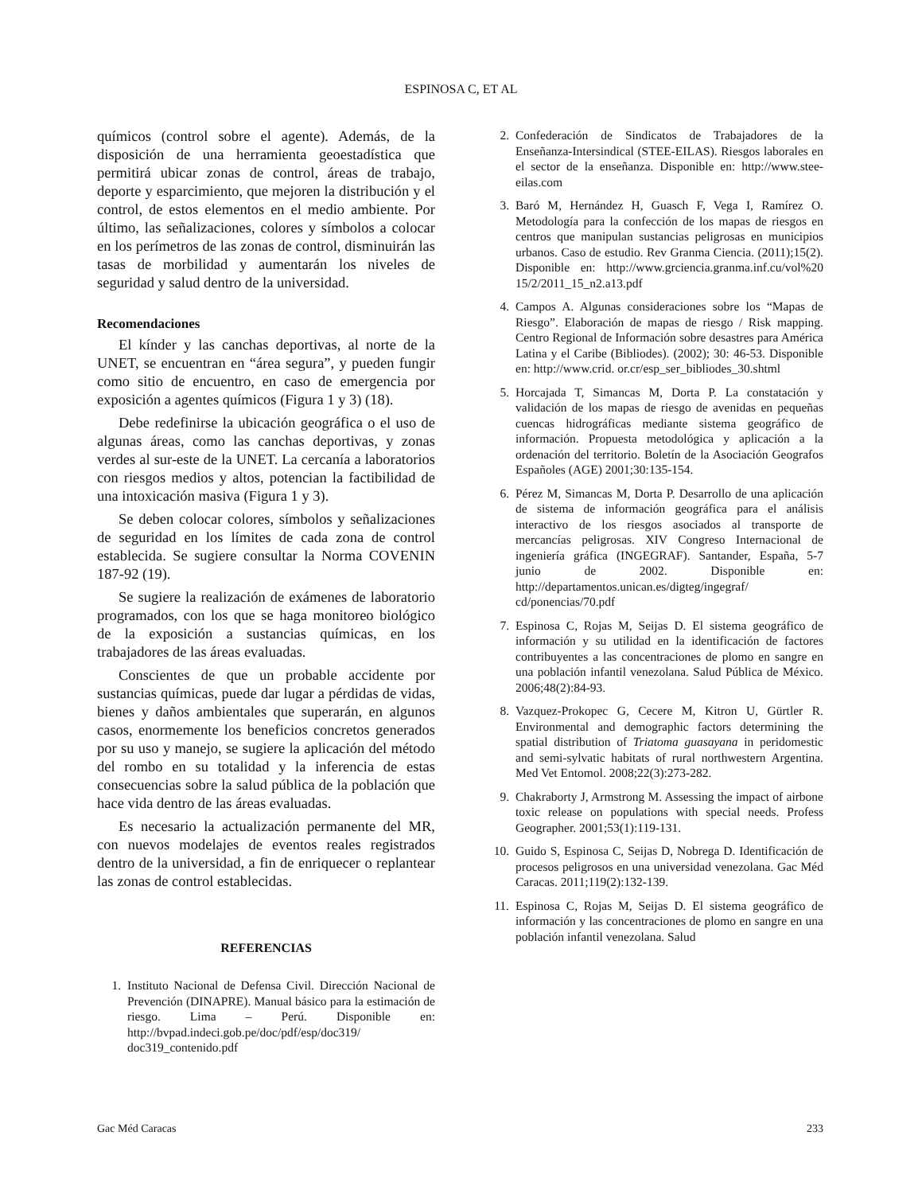ESPINOSA C, ET AL
químicos (control sobre el agente). Además, de la disposición de una herramienta geoestadística que permitirá ubicar zonas de control, áreas de trabajo, deporte y esparcimiento, que mejoren la distribución y el control, de estos elementos en el medio ambiente. Por último, las señalizaciones, colores y símbolos a colocar en los perímetros de las zonas de control, disminuirán las tasas de morbilidad y aumentarán los niveles de seguridad y salud dentro de la universidad.
Recomendaciones
El kínder y las canchas deportivas, al norte de la UNET, se encuentran en “área segura”, y pueden fungir como sitio de encuentro, en caso de emergencia por exposición a agentes químicos (Figura 1 y 3) (18).
Debe redefinirse la ubicación geográfica o el uso de algunas áreas, como las canchas deportivas, y zonas verdes al sur-este de la UNET. La cercanía a laboratorios con riesgos medios y altos, potencian la factibilidad de una intoxicación masiva (Figura 1 y 3).
Se deben colocar colores, símbolos y señalizaciones de seguridad en los límites de cada zona de control establecida. Se sugiere consultar la Norma COVENIN 187-92 (19).
Se sugiere la realización de exámenes de laboratorio programados, con los que se haga monitoreo biológico de la exposición a sustancias químicas, en los trabajadores de las áreas evaluadas.
Conscientes de que un probable accidente por sustancias químicas, puede dar lugar a pérdidas de vidas, bienes y daños ambientales que superarán, en algunos casos, enormemente los beneficios concretos generados por su uso y manejo, se sugiere la aplicación del método del rombo en su totalidad y la inferencia de estas consecuencias sobre la salud pública de la población que hace vida dentro de las áreas evaluadas.
Es necesario la actualización permanente del MR, con nuevos modelajes de eventos reales registrados dentro de la universidad, a fin de enriquecer o replantear las zonas de control establecidas.
REFERENCIAS
1. Instituto Nacional de Defensa Civil. Dirección Nacional de Prevención (DINAPRE). Manual básico para la estimación de riesgo. Lima – Perú. Disponible en: http://bvpad.indeci.gob.pe/doc/pdf/esp/doc319/ doc319_contenido.pdf
2. Confederación de Sindicatos de Trabajadores de la Enseñanza-Intersindical (STEE-EILAS). Riesgos laborales en el sector de la enseñanza. Disponible en: http://www.stee-eilas.com
3. Baró M, Hernández H, Guasch F, Vega I, Ramírez O. Metodología para la confección de los mapas de riesgos en centros que manipulan sustancias peligrosas en municipios urbanos. Caso de estudio. Rev Granma Ciencia. (2011);15(2). Disponible en: http://www.grciencia.granma.inf.cu/vol%20 15/2/2011_15_n2.a13.pdf
4. Campos A. Algunas consideraciones sobre los “Mapas de Riesgo”. Elaboración de mapas de riesgo / Risk mapping. Centro Regional de Información sobre desastres para América Latina y el Caribe (Bibliodes). (2002); 30: 46-53. Disponible en: http://www.crid. or.cr/esp_ser_bibliodes_30.shtml
5. Horcajada T, Simancas M, Dorta P. La constatación y validación de los mapas de riesgo de avenidas en pequeñas cuencas hidrográficas mediante sistema geográfico de información. Propuesta metodológica y aplicación a la ordenación del territorio. Boletín de la Asociación Geografos Españoles (AGE) 2001;30:135-154.
6. Pérez M, Simancas M, Dorta P. Desarrollo de una aplicación de sistema de información geográfica para el análisis interactivo de los riesgos asociados al transporte de mercancías peligrosas. XIV Congreso Internacional de ingeniería gráfica (INGEGRAF). Santander, España, 5-7 junio de 2002. Disponible en: http://departamentos.unican.es/digteg/ingegraf/ cd/ponencias/70.pdf
7. Espinosa C, Rojas M, Seijas D. El sistema geográfico de información y su utilidad en la identificación de factores contribuyentes a las concentraciones de plomo en sangre en una población infantil venezolana. Salud Pública de México. 2006;48(2):84-93.
8. Vazquez-Prokopec G, Cecere M, Kitron U, Gürtler R. Environmental and demographic factors determining the spatial distribution of Triatoma guasayana in peridomestic and semi-sylvatic habitats of rural northwestern Argentina. Med Vet Entomol. 2008;22(3):273-282.
9. Chakraborty J, Armstrong M. Assessing the impact of airbone toxic release on populations with special needs. Profess Geographer. 2001;53(1):119-131.
10. Guido S, Espinosa C, Seijas D, Nobrega D. Identificación de procesos peligrosos en una universidad venezolana. Gac Méd Caracas. 2011;119(2):132-139.
11. Espinosa C, Rojas M, Seijas D. El sistema geográfico de información y las concentraciones de plomo en sangre en una población infantil venezolana. Salud
Gac Méd Caracas 233